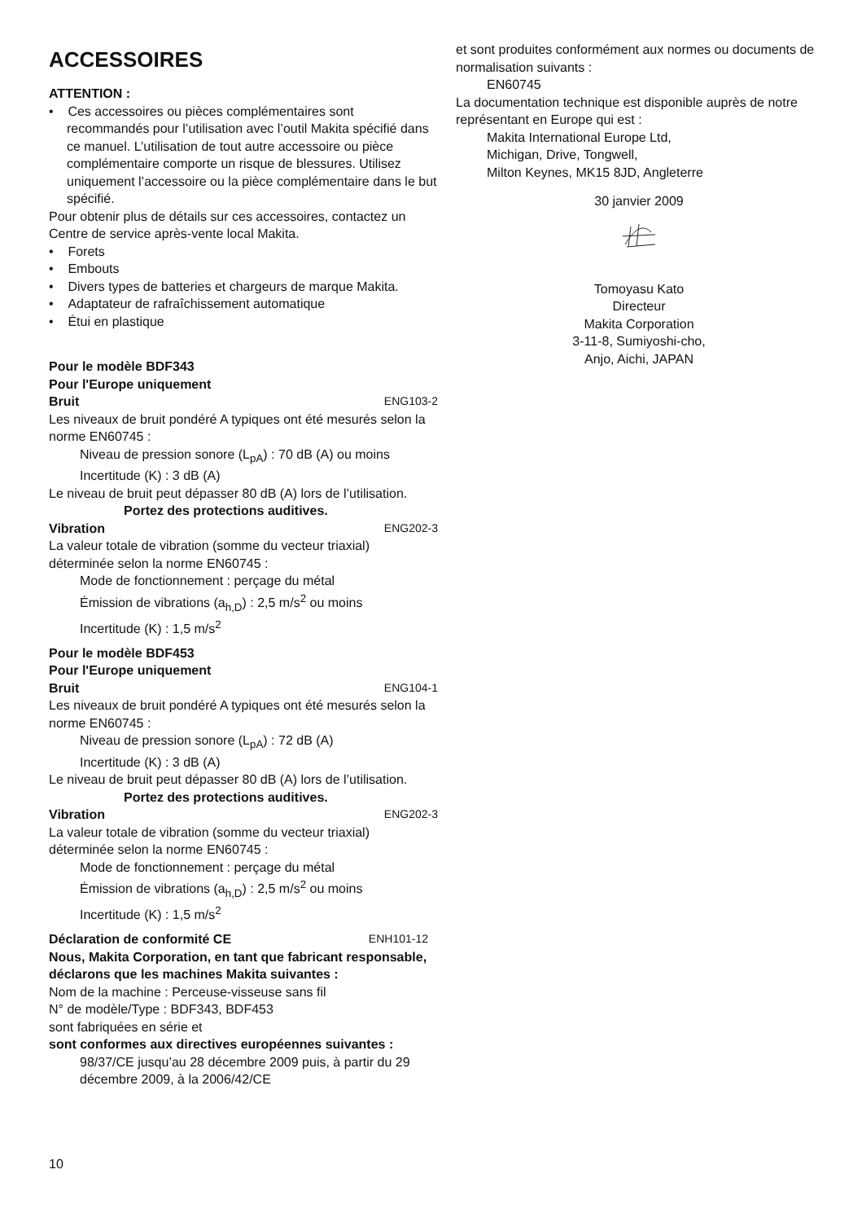ACCESSOIRES
ATTENTION :
• Ces accessoires ou pièces complémentaires sont recommandés pour l’utilisation avec l’outil Makita spécifié dans ce manuel. L’utilisation de tout autre accessoire ou pièce complémentaire comporte un risque de blessures. Utilisez uniquement l’accessoire ou la pièce complémentaire dans le but spécifié.
Pour obtenir plus de détails sur ces accessoires, contactez un Centre de service après-vente local Makita.
• Forets
• Embouts
• Divers types de batteries et chargeurs de marque Makita.
• Adaptateur de rafraîchissement automatique
• Étui en plastique
Pour le modèle BDF343
Pour l'Europe uniquement
Bruit ENG103-2
Les niveaux de bruit pondéré A typiques ont été mesurés selon la norme EN60745 :
Niveau de pression sonore (L<sub>pA</sub>) : 70 dB (A) ou moins
Incertitude (K) : 3 dB (A)
Le niveau de bruit peut dépasser 80 dB (A) lors de l’utilisation.
Portez des protections auditives.
Vibration ENG202-3
La valeur totale de vibration (somme du vecteur triaxial) déterminée selon la norme EN60745 :
Mode de fonctionnement : perçage du métal
Émission de vibrations (a<sub>h,D</sub>) : 2,5 m/s<sup>2</sup> ou moins
Incertitude (K) : 1,5 m/s<sup>2</sup>
Pour le modèle BDF453
Pour l'Europe uniquement
Bruit ENG104-1
Les niveaux de bruit pondéré A typiques ont été mesurés selon la norme EN60745 :
Niveau de pression sonore (L<sub>pA</sub>) : 72 dB (A)
Incertitude (K) : 3 dB (A)
Le niveau de bruit peut dépasser 80 dB (A) lors de l’utilisation.
Portez des protections auditives.
Vibration ENG202-3
La valeur totale de vibration (somme du vecteur triaxial) déterminée selon la norme EN60745 :
Mode de fonctionnement : perçage du métal
Émission de vibrations (a<sub>h,D</sub>) : 2,5 m/s<sup>2</sup> ou moins
Incertitude (K) : 1,5 m/s<sup>2</sup>
Déclaration de conformité CE ENH101-12
Nous, Makita Corporation, en tant que fabricant responsable, déclarons que les machines Makita suivantes :
Nom de la machine : Perceuse-visseuse sans fil
N° de modèle/Type : BDF343, BDF453
sont fabriquées en série et
sont conformes aux directives européennes suivantes :
98/37/CE jusqu’au 28 décembre 2009 puis, à partir du 29 décembre 2009, à la 2006/42/CE
et sont produites conformément aux normes ou documents de normalisation suivants :
EN60745
La documentation technique est disponible auprès de notre représentant en Europe qui est :
Makita International Europe Ltd,
Michigan, Drive, Tongwell,
Milton Keynes, MK15 8JD, Angleterre
30 janvier 2009
Tomoyasu Kato
Directeur
Makita Corporation
3-11-8, Sumiyoshi-cho,
Anjo, Aichi, JAPAN
10